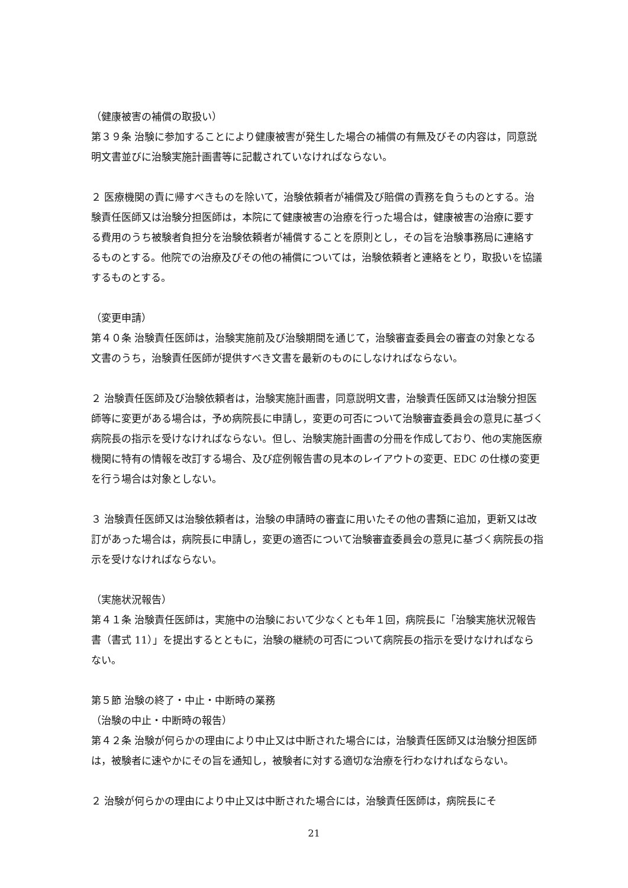（健康被害の補償の取扱い）
第３９条 治験に参加することにより健康被害が発生した場合の補償の有無及びその内容は，同意説明文書並びに治験実施計画書等に記載されていなければならない。
２ 医療機関の責に帰すべきものを除いて，治験依頼者が補償及び賠償の責務を負うものとする。治験責任医師又は治験分担医師は，本院にて健康被害の治療を行った場合は，健康被害の治療に要する費用のうち被験者負担分を治験依頼者が補償することを原則とし，その旨を治験事務局に連絡するものとする。他院での治療及びその他の補償については，治験依頼者と連絡をとり，取扱いを協議するものとする。
（変更申請）
第４０条 治験責任医師は，治験実施前及び治験期間を通じて，治験審査委員会の審査の対象となる文書のうち，治験責任医師が提供すべき文書を最新のものにしなければならない。
２ 治験責任医師及び治験依頼者は，治験実施計画書，同意説明文書，治験責任医師又は治験分担医師等に変更がある場合は，予め病院長に申請し，変更の可否について治験審査委員会の意見に基づく病院長の指示を受けなければならない。但し、治験実施計画書の分冊を作成しており、他の実施医療機関に特有の情報を改訂する場合、及び症例報告書の見本のレイアウトの変更、EDC の仕様の変更を行う場合は対象としない。
３ 治験責任医師又は治験依頼者は，治験の申請時の審査に用いたその他の書類に追加，更新又は改訂があった場合は，病院長に申請し，変更の適否について治験審査委員会の意見に基づく病院長の指示を受けなければならない。
（実施状況報告）
第４１条 治験責任医師は，実施中の治験において少なくとも年１回，病院長に「治験実施状況報告書（書式 11）」を提出するとともに，治験の継続の可否について病院長の指示を受けなければならない。
第５節 治験の終了・中止・中断時の業務
（治験の中止・中断時の報告）
第４２条 治験が何らかの理由により中止又は中断された場合には，治験責任医師又は治験分担医師は，被験者に速やかにその旨を通知し，被験者に対する適切な治療を行わなければならない。
２ 治験が何らかの理由により中止又は中断された場合には，治験責任医師は，病院長にそ
21